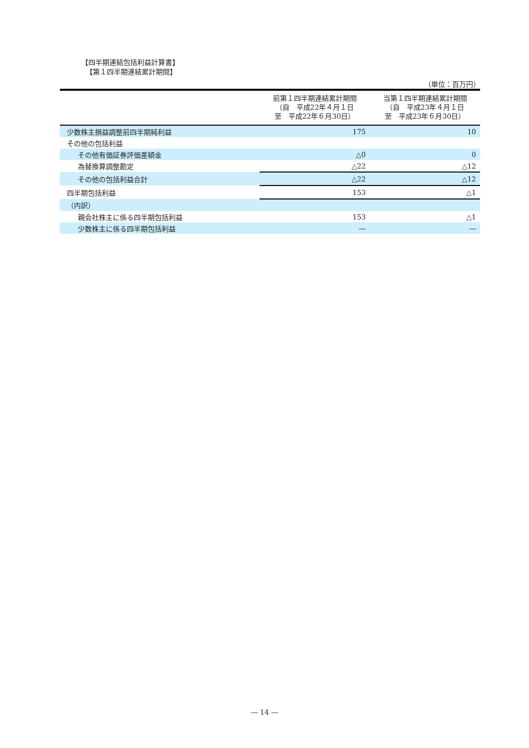【四半期連結包括利益計算書】
【第１四半期連結累計期間】
（単位：百万円）
| | 前第１四半期連結累計期間 （自 平成22年４月１日 至 平成22年６月30日） | 当第１四半期連結累計期間 （自 平成23年４月１日 至 平成23年６月30日） |
| --- | --- | --- |
| 少数株主損益調整前四半期純利益 | 175 | 10 |
| その他の包括利益 | | |
| その他有価証券評価差額金 | △0 | 0 |
| 為替換算調整勘定 | △22 | △12 |
| その他の包括利益合計 | △22 | △12 |
| 四半期包括利益 | 153 | △1 |
| （内訳） | | |
| 親会社株主に係る四半期包括利益 | 153 | △1 |
| 少数株主に係る四半期包括利益 | ― | ― |
― 14 ―